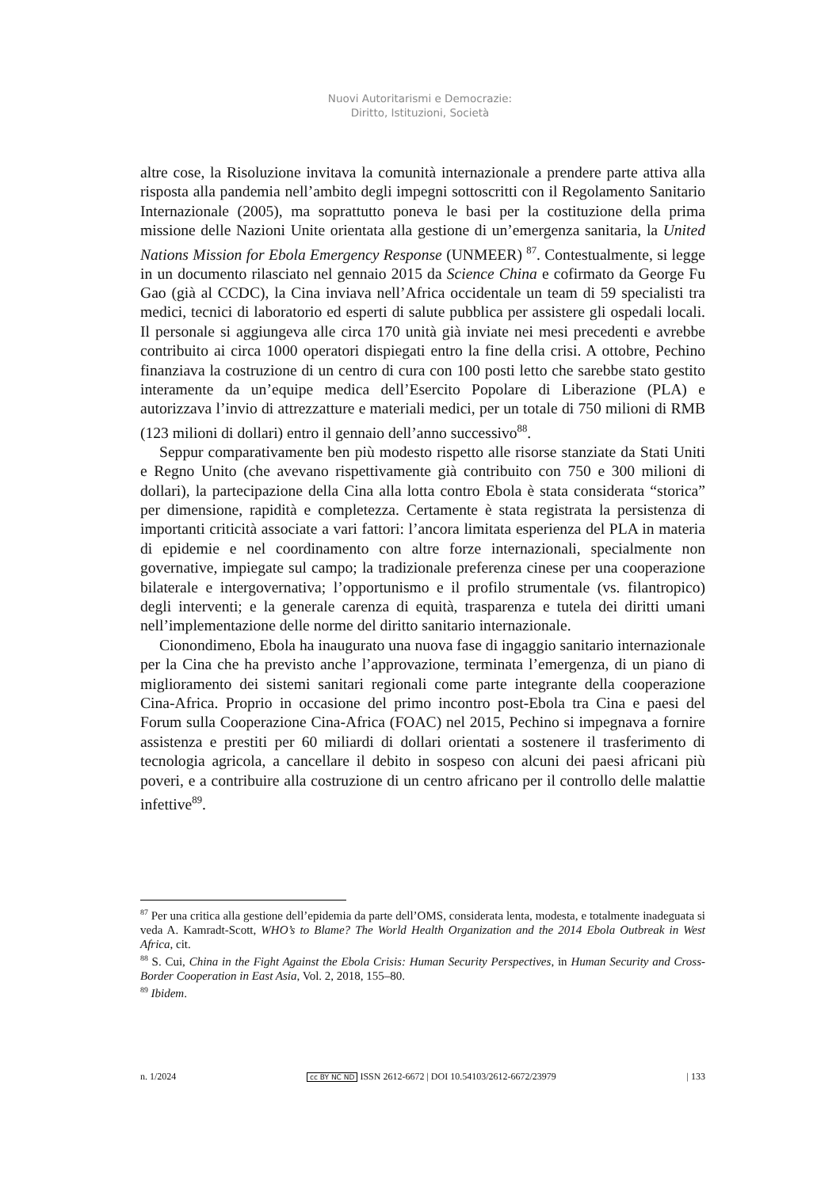Nuovi Autoritarismi e Democrazie:
Diritto, Istituzioni, Società
altre cose, la Risoluzione invitava la comunità internazionale a prendere parte attiva alla risposta alla pandemia nell’ambito degli impegni sottoscritti con il Regolamento Sanitario Internazionale (2005), ma soprattutto poneva le basi per la costituzione della prima missione delle Nazioni Unite orientata alla gestione di un’emergenza sanitaria, la United Nations Mission for Ebola Emergency Response (UNMEER) <sup>87</sup>. Contestualmente, si legge in un documento rilasciato nel gennaio 2015 da Science China e cofirmato da George Fu Gao (già al CCDC), la Cina inviava nell’Africa occidentale un team di 59 specialisti tra medici, tecnici di laboratorio ed esperti di salute pubblica per assistere gli ospedali locali. Il personale si aggiungeva alle circa 170 unità già inviate nei mesi precedenti e avrebbe contribuito ai circa 1000 operatori dispiegati entro la fine della crisi. A ottobre, Pechino finanziava la costruzione di un centro di cura con 100 posti letto che sarebbe stato gestito interamente da un’equipe medica dell’Esercito Popolare di Liberazione (PLA) e autorizzava l’invio di attrezzatture e materiali medici, per un totale di 750 milioni di RMB (123 milioni di dollari) entro il gennaio dell’anno successivo<sup>88</sup>.
Seppur comparativamente ben più modesto rispetto alle risorse stanziate da Stati Uniti e Regno Unito (che avevano rispettivamente già contribuito con 750 e 300 milioni di dollari), la partecipazione della Cina alla lotta contro Ebola è stata considerata “storica” per dimensione, rapidità e completezza. Certamente è stata registrata la persistenza di importanti criticità associate a vari fattori: l’ancora limitata esperienza del PLA in materia di epidemie e nel coordinamento con altre forze internazionali, specialmente non governative, impiegate sul campo; la tradizionale preferenza cinese per una cooperazione bilaterale e intergovernativa; l’opportunismo e il profilo strumentale (vs. filantropico) degli interventi; e la generale carenza di equità, trasparenza e tutela dei diritti umani nell’implementazione delle norme del diritto sanitario internazionale.
Cionondimeno, Ebola ha inaugurato una nuova fase di ingaggio sanitario internazionale per la Cina che ha previsto anche l’approvazione, terminata l’emergenza, di un piano di miglioramento dei sistemi sanitari regionali come parte integrante della cooperazione Cina-Africa. Proprio in occasione del primo incontro post-Ebola tra Cina e paesi del Forum sulla Cooperazione Cina-Africa (FOAC) nel 2015, Pechino si impegnava a fornire assistenza e prestiti per 60 miliardi di dollari orientati a sostenere il trasferimento di tecnologia agricola, a cancellare il debito in sospeso con alcuni dei paesi africani più poveri, e a contribuire alla costruzione di un centro africano per il controllo delle malattie infettive<sup>89</sup>.
<sup>87</sup> Per una critica alla gestione dell’epidemia da parte dell’OMS, considerata lenta, modesta, e totalmente inadeguata si veda A. Kamradt-Scott, WHO’s to Blame? The World Health Organization and the 2014 Ebola Outbreak in West Africa, cit.
<sup>88</sup> S. Cui, China in the Fight Against the Ebola Crisis: Human Security Perspectives, in Human Security and Cross-Border Cooperation in East Asia, Vol. 2, 2018, 155–80.
<sup>89</sup> Ibidem.
n. 1/2024 cc BY NC ND ISSN 2612-6672 | DOI 10.54103/2612-6672/23979 | 133